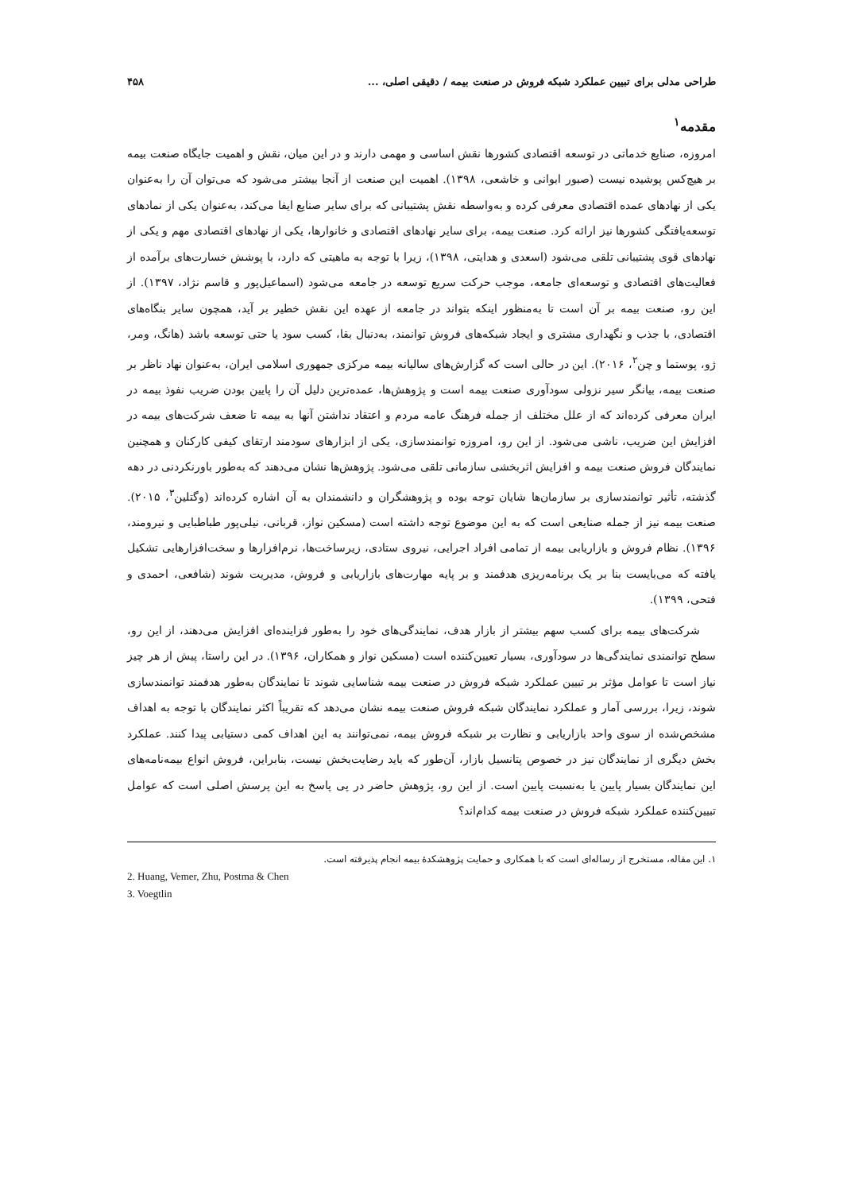طراحی مدلی برای تبیین عملکرد شبکه فروش در صنعت بیمه / دقیقی اصلی، ... ۴۵۸
مقدمه<sup>۱</sup>
امروزه، صنایع خدماتی در توسعه اقتصادی کشورها نقش اساسی و مهمی دارند و در این میان، نقش و اهمیت جایگاه صنعت بیمه بر هیچ‌کس پوشیده نیست (صبور ابوانی و خاشعی، ۱۳۹۸). اهمیت این صنعت از آنجا بیشتر می‌شود که می‌توان آن را به‌عنوان یکی از نهادهای عمده اقتصادی معرفی کرده و به‌واسطه نقش پشتیبانی که برای سایر صنایع ایفا می‌کند، به‌عنوان یکی از نمادهای توسعه‌یافتگی کشورها نیز ارائه کرد. صنعت بیمه، برای سایر نهادهای اقتصادی و خانوارها، یکی از نهادهای اقتصادی مهم و یکی از نهادهای قوی پشتیبانی تلقی می‌شود (اسعدی و هدایتی، ۱۳۹۸)، زیرا با توجه به ماهیتی که دارد، با پوشش خسارت‌های برآمده از فعالیت‌های اقتصادی و توسعه‌ای جامعه، موجب حرکت سریع توسعه در جامعه می‌شود (اسماعیل‌پور و قاسم نژاد، ۱۳۹۷). از این رو، صنعت بیمه بر آن است تا به‌منظور اینکه بتواند در جامعه از عهده این نقش خطیر بر آید، همچون سایر بنگاه‌های اقتصادی، با جذب و نگهداری مشتری و ایجاد شبکه‌های فروش توانمند، به‌دنبال بقا، کسب سود یا حتی توسعه باشد (هانگ، ومر، ژو، پوستما و چن<sup>۲</sup>، ۲۰۱۶). این در حالی است که گزارش‌های سالیانه بیمه مرکزی جمهوری اسلامی ایران، به‌عنوان نهاد ناظر بر صنعت بیمه، بیانگر سیر نزولی سودآوری صنعت بیمه است و پژوهش‌ها، عمده‌ترین دلیل آن را پایین بودن ضریب نفوذ بیمه در ایران معرفی کرده‌اند که از علل مختلف از جمله فرهنگ عامه مردم و اعتقاد نداشتن آنها به بیمه تا ضعف شرکت‌های بیمه در افزایش این ضریب، ناشی می‌شود. از این رو، امروزه توانمندسازی، یکی از ابزارهای سودمند ارتقای کیفی کارکنان و همچنین نمایندگان فروش صنعت بیمه و افزایش اثربخشی سازمانی تلقی می‌شود. پژوهش‌ها نشان می‌دهند که به‌طور باورنکردنی در دهه گذشته، تأثیر توانمندسازی بر سازمان‌ها شایان توجه بوده و پژوهشگران و دانشمندان به آن اشاره کرده‌اند (وگتلین<sup>۳</sup>، ۲۰۱۵). صنعت بیمه نیز از جمله صنایعی است که به این موضوع توجه داشته است (مسکین نواز، قربانی، نیلی‌پور طباطبایی و نیرومند، ۱۳۹۶). نظام فروش و بازاریابی بیمه از تمامی افراد اجرایی، نیروی ستادی، زیرساخت‌ها، نرم‌افزارها و سخت‌افزارهایی تشکیل یافته که می‌بایست بنا بر یک برنامه‌ریزی هدفمند و بر پایه مهارت‌های بازاریابی و فروش، مدیریت شوند (شافعی، احمدی و فتحی، ۱۳۹۹).
شرکت‌های بیمه برای کسب سهم بیشتر از بازار هدف، نمایندگی‌های خود را به‌طور فزاینده‌ای افزایش می‌دهند، از این رو، سطح توانمندی نمایندگی‌ها در سودآوری، بسیار تعیین‌کننده است (مسکین نواز و همکاران، ۱۳۹۶). در این راستا، پیش از هر چیز نیاز است تا عوامل مؤثر بر تبیین عملکرد شبکه فروش در صنعت بیمه شناسایی شوند تا نمایندگان به‌طور هدفمند توانمندسازی شوند، زیرا، بررسی آمار و عملکرد نمایندگان شبکه فروش صنعت بیمه نشان می‌دهد که تقریباً اکثر نمایندگان با توجه به اهداف مشخص‌شده از سوی واحد بازاریابی و نظارت بر شبکه فروش بیمه، نمی‌توانند به این اهداف کمی دستیابی پیدا کنند. عملکرد بخش دیگری از نمایندگان نیز در خصوص پتانسیل بازار، آن‌طور که باید رضایت‌بخش نیست، بنابراین، فروش انواع بیمه‌نامه‌های این نمایندگان بسیار پایین یا به‌نسبت پایین است. از این رو، پژوهش حاضر در پی پاسخ به این پرسش اصلی است که عوامل تبیین‌کننده عملکرد شبکه فروش در صنعت بیمه کدام‌اند؟
۱. این مقاله، مستخرج از رساله‌ای است که با همکاری و حمایت پژوهشکدهٔ بیمه انجام پذیرفته است.
2. Huang, Vemer, Zhu, Postma & Chen
3. Voegtlin